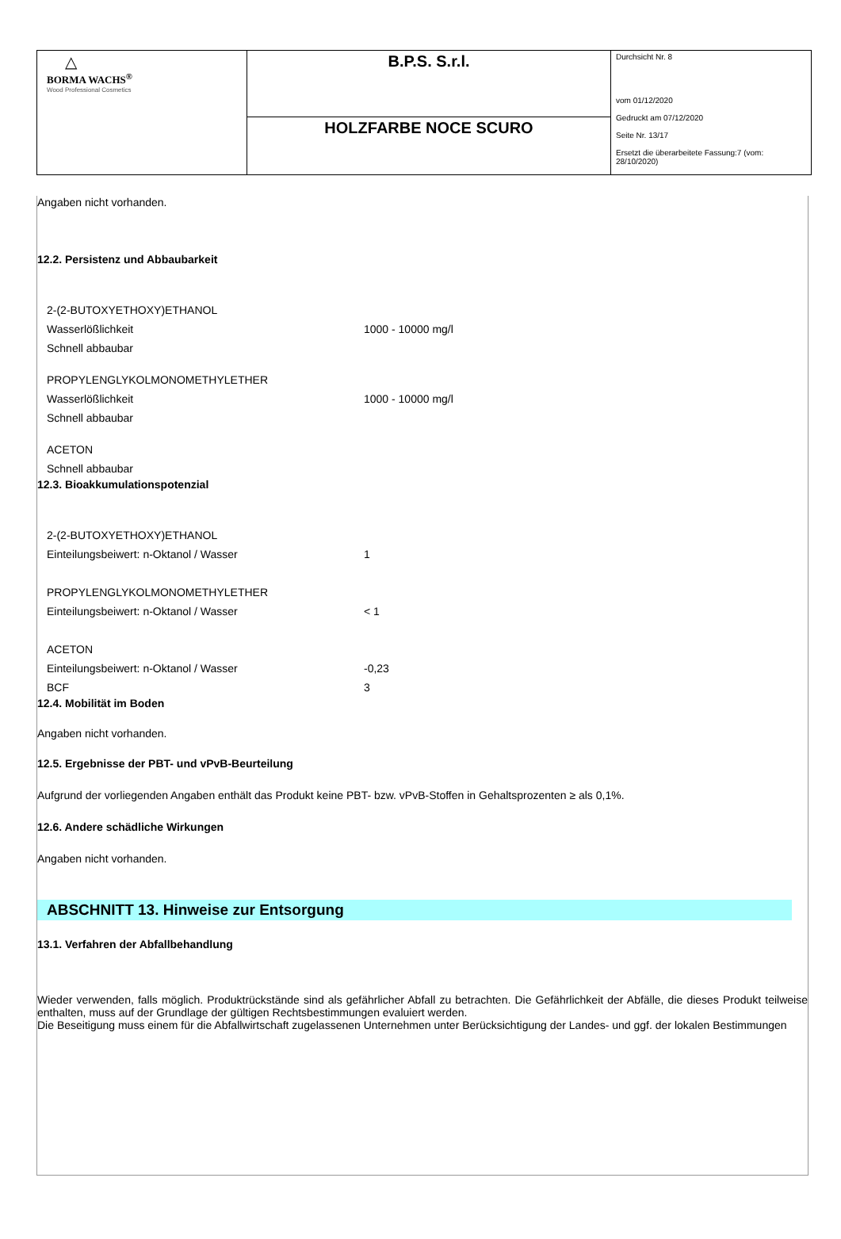| △ BORMA WACHS<sup>®</sup> Wood Professional Cosmetics | B.P.S. S.r.l. | Durchsicht Nr. 8 vom 01/12/2020 Gedruckt am 07/12/2020 Seite Nr. 13/17 Ersetzt die überarbeitete Fassung:7 (vom: 28/10/2020) |
| | HOLZFARBE NOCE SCURO | |
Angaben nicht vorhanden.
12.2. Persistenz und Abbaubarkeit
| 2-(2-BUTOXYETHOXY)ETHANOL | |
| Wasserlößlichkeit | 1000 - 10000 mg/l |
| Schnell abbaubar | |
| PROPYLENGLYKOLMONOMETHYLETHER | |
| Wasserlößlichkeit | 1000 - 10000 mg/l |
| Schnell abbaubar | |
| ACETON | |
| Schnell abbaubar | |
12.3. Bioakkumulationspotenzial
| 2-(2-BUTOXYETHOXY)ETHANOL | |
| Einteilungsbeiwert: n-Oktanol / Wasser | 1 |
| PROPYLENGLYKOLMONOMETHYLETHER | |
| Einteilungsbeiwert: n-Oktanol / Wasser | < 1 |
| ACETON | |
| Einteilungsbeiwert: n-Oktanol / Wasser | -0,23 |
| BCF | 3 |
12.4. Mobilität im Boden
Angaben nicht vorhanden.
12.5. Ergebnisse der PBT- und vPvB-Beurteilung
Aufgrund der vorliegenden Angaben enthält das Produkt keine PBT- bzw. vPvB-Stoffen in Gehaltsprozenten ≥ als 0,1%.
12.6. Andere schädliche Wirkungen
Angaben nicht vorhanden.
ABSCHNITT 13. Hinweise zur Entsorgung
13.1. Verfahren der Abfallbehandlung
Wieder verwenden, falls möglich. Produktrückstände sind als gefährlicher Abfall zu betrachten. Die Gefährlichkeit der Abfälle, die dieses Produkt teilweise enthalten, muss auf der Grundlage der gültigen Rechtsbestimmungen evaluiert werden.
Die Beseitigung muss einem für die Abfallwirtschaft zugelassenen Unternehmen unter Berücksichtigung der Landes- und ggf. der lokalen Bestimmungen